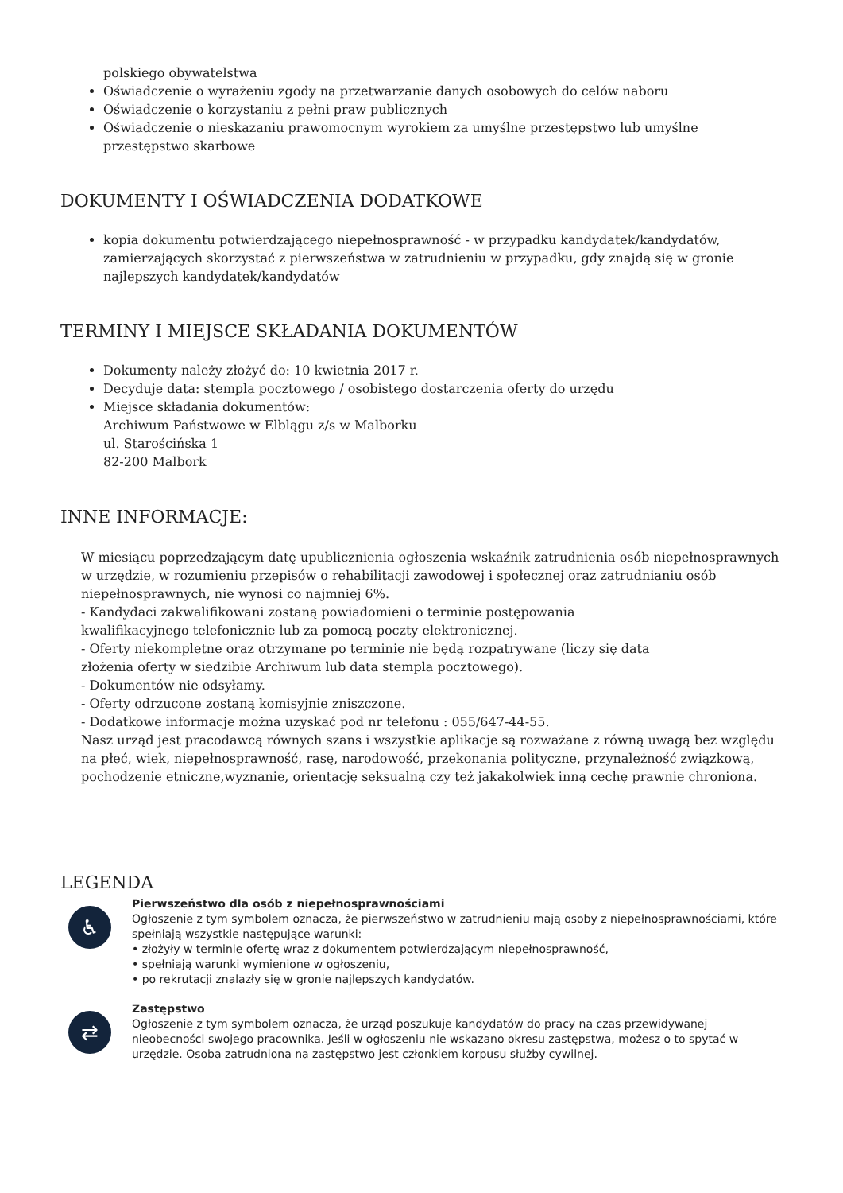polskiego obywatelstwa
Oświadczenie o wyrażeniu zgody na przetwarzanie danych osobowych do celów naboru
Oświadczenie o korzystaniu z pełni praw publicznych
Oświadczenie o nieskazaniu prawomocnym wyrokiem za umyślne przestępstwo lub umyślne przestępstwo skarbowe
DOKUMENTY I OŚWIADCZENIA DODATKOWE
kopia dokumentu potwierdzającego niepełnosprawność - w przypadku kandydatek/kandydatów, zamierzających skorzystać z pierwszeństwa w zatrudnieniu w przypadku, gdy znajdą się w gronie najlepszych kandydatek/kandydatów
TERMINY I MIEJSCE SKŁADANIA DOKUMENTÓW
Dokumenty należy złożyć do: 10 kwietnia 2017 r.
Decyduje data: stempla pocztowego / osobistego dostarczenia oferty do urzędu
Miejsce składania dokumentów:
Archiwum Państwowe w Elblągu z/s w Malborku
ul. Starościńska 1
82-200 Malbork
INNE INFORMACJE:
W miesiącu poprzedzającym datę upublicznienia ogłoszenia wskaźnik zatrudnienia osób niepełnosprawnych w urzędzie, w rozumieniu przepisów o rehabilitacji zawodowej i społecznej oraz zatrudnianiu osób niepełnosprawnych, nie wynosi co najmniej 6%.
- Kandydaci zakwalifikowani zostaną powiadomieni o terminie postępowania
kwalifikacyjnego telefonicznie lub za pomocą poczty elektronicznej.
- Oferty niekompletne oraz otrzymane po terminie nie będą rozpatrywane (liczy się data
złożenia oferty w siedzibie Archiwum lub data stempla pocztowego).
- Dokumentów nie odsyłamy.
- Oferty odrzucone zostaną komisyjnie zniszczone.
- Dodatkowe informacje można uzyskać pod nr telefonu : 055/647-44-55.
Nasz urząd jest pracodawcą równych szans i wszystkie aplikacje są rozważane z równą uwagą bez względu na płeć, wiek, niepełnosprawność, rasę, narodowość, przekonania polityczne, przynależność związkową, pochodzenie etniczne,wyznanie, orientację seksualną czy też jakakolwiek inną cechę prawnie chroniona.
LEGENDA
♿
Pierwszeństwo dla osób z niepełnosprawnościami
Ogłoszenie z tym symbolem oznacza, że pierwszeństwo w zatrudnieniu mają osoby z niepełnosprawnościami, które spełniają wszystkie następujące warunki:
• złożyły w terminie ofertę wraz z dokumentem potwierdzającym niepełnosprawność,
• spełniają warunki wymienione w ogłoszeniu,
• po rekrutacji znalazły się w gronie najlepszych kandydatów.
⇄
Zastępstwo
Ogłoszenie z tym symbolem oznacza, że urząd poszukuje kandydatów do pracy na czas przewidywanej nieobecności swojego pracownika. Jeśli w ogłoszeniu nie wskazano okresu zastępstwa, możesz o to spytać w urzędzie. Osoba zatrudniona na zastępstwo jest członkiem korpusu służby cywilnej.